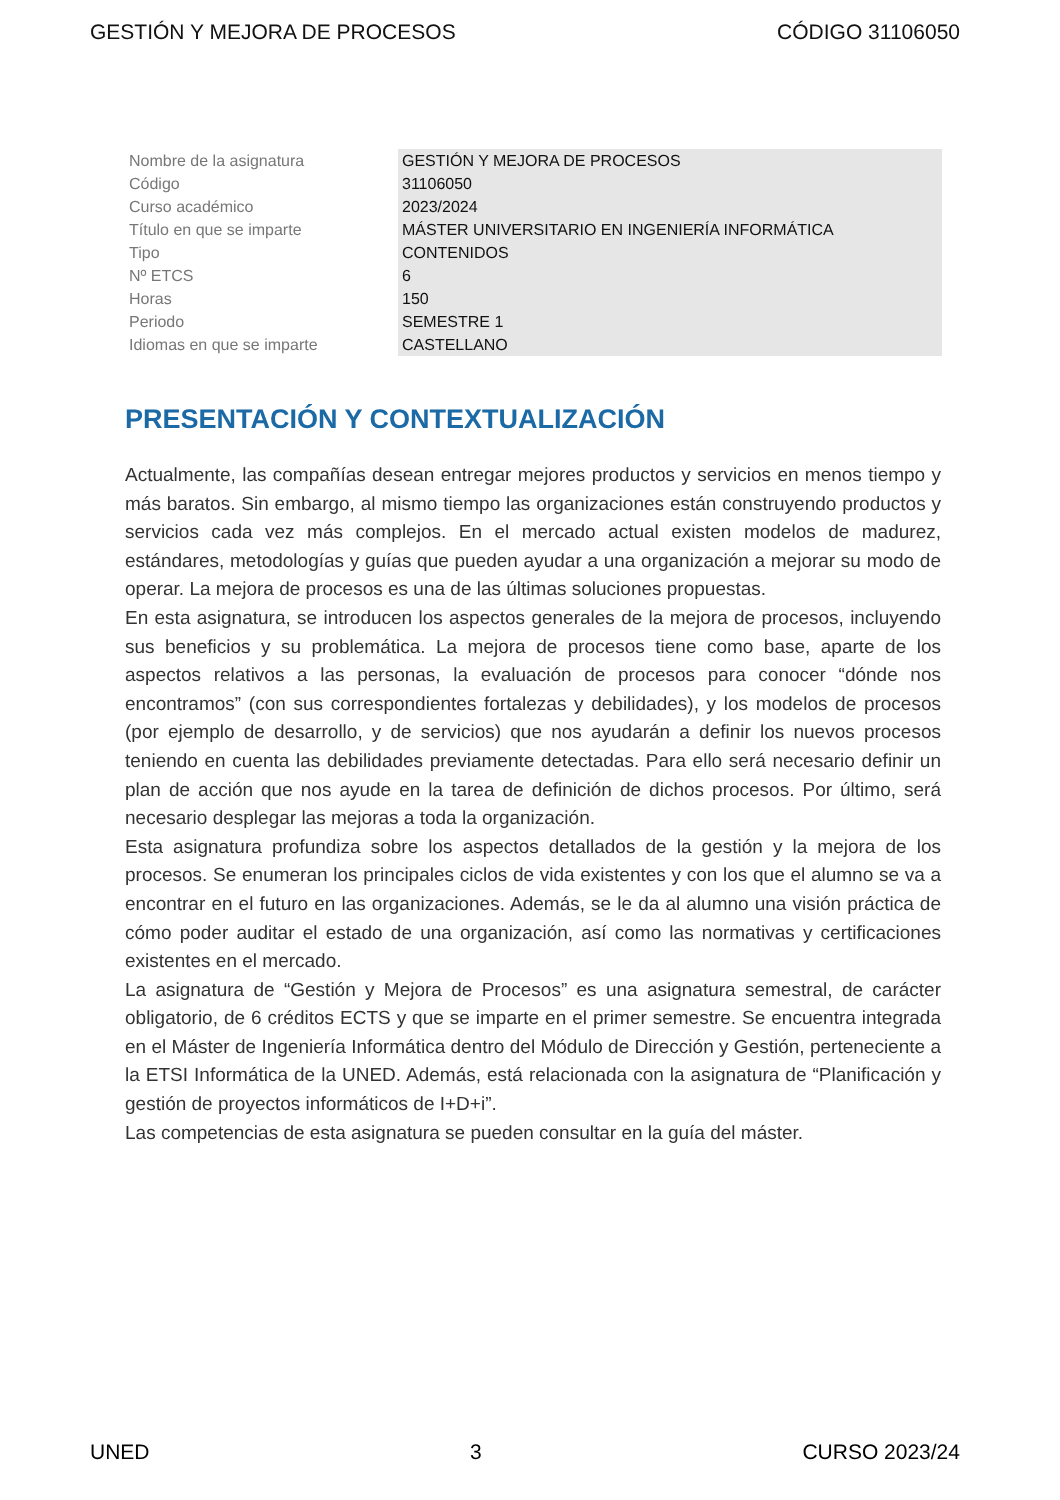GESTIÓN Y MEJORA DE PROCESOS CÓDIGO 31106050
| Nombre de la asignatura | GESTIÓN Y MEJORA DE PROCESOS |
| Código | 31106050 |
| Curso académico | 2023/2024 |
| Título en que se imparte | MÁSTER UNIVERSITARIO EN INGENIERÍA INFORMÁTICA |
| Tipo | CONTENIDOS |
| Nº ETCS | 6 |
| Horas | 150 |
| Periodo | SEMESTRE 1 |
| Idiomas en que se imparte | CASTELLANO |
PRESENTACIÓN Y CONTEXTUALIZACIÓN
Actualmente, las compañías desean entregar mejores productos y servicios en menos tiempo y más baratos. Sin embargo, al mismo tiempo las organizaciones están construyendo productos y servicios cada vez más complejos. En el mercado actual existen modelos de madurez, estándares, metodologías y guías que pueden ayudar a una organización a mejorar su modo de operar. La mejora de procesos es una de las últimas soluciones propuestas.
En esta asignatura, se introducen los aspectos generales de la mejora de procesos, incluyendo sus beneficios y su problemática. La mejora de procesos tiene como base, aparte de los aspectos relativos a las personas, la evaluación de procesos para conocer “dónde nos encontramos” (con sus correspondientes fortalezas y debilidades), y los modelos de procesos (por ejemplo de desarrollo, y de servicios) que nos ayudarán a definir los nuevos procesos teniendo en cuenta las debilidades previamente detectadas. Para ello será necesario definir un plan de acción que nos ayude en la tarea de definición de dichos procesos. Por último, será necesario desplegar las mejoras a toda la organización.
Esta asignatura profundiza sobre los aspectos detallados de la gestión y la mejora de los procesos. Se enumeran los principales ciclos de vida existentes y con los que el alumno se va a encontrar en el futuro en las organizaciones. Además, se le da al alumno una visión práctica de cómo poder auditar el estado de una organización, así como las normativas y certificaciones existentes en el mercado.
La asignatura de “Gestión y Mejora de Procesos” es una asignatura semestral, de carácter obligatorio, de 6 créditos ECTS y que se imparte en el primer semestre. Se encuentra integrada en el Máster de Ingeniería Informática dentro del Módulo de Dirección y Gestión, perteneciente a la ETSI Informática de la UNED. Además, está relacionada con la asignatura de “Planificación y gestión de proyectos informáticos de I+D+i”.
Las competencias de esta asignatura se pueden consultar en la guía del máster.
UNED 3 CURSO 2023/24